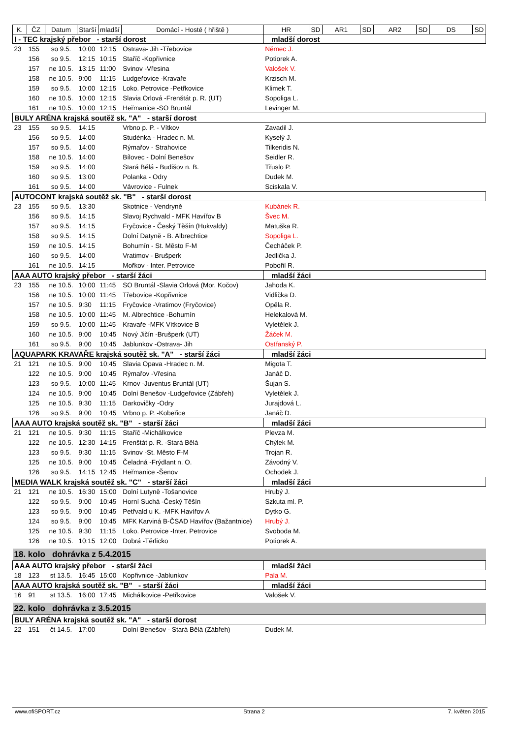| K. | ČZ | Datum | Starší | mladší | Domácí - Hosté ( hřiště ) | HR | SD | AR1 | SD | AR2 | SD | DS | SD |
| --- | --- | --- | --- | --- | --- | --- | --- | --- | --- | --- | --- | --- | --- |
| I - TEC krajský přebor - starší dorost | | | | | | mladší dorost | | | | | | | |
| 23 | 155 | so 9.5. | 10:00 | 12:15 | Ostrava- Jih -Třebovice | Němec J. | | | | | | | |
| | 156 | so 9.5. | 12:15 | 10:15 | Staříč -Kopřivnice | Potiorek A. | | | | | | | |
| | 157 | ne 10.5. | 13:15 | 11:00 | Svinov -Vřesina | Valošek V. | | | | | | | |
| | 158 | ne 10.5. | 9:00 | 11:15 | Ludgeřovice -Kravaře | Krzisch M. | | | | | | | |
| | 159 | so 9.5. | 10:00 | 12:15 | Loko. Petrovice -Petřkovice | Klimek T. | | | | | | | |
| | 160 | ne 10.5. | 10:00 | 12:15 | Slavia Orlová -Frenštát p. R. (UT) | Sopoliga L. | | | | | | | |
| | 161 | ne 10.5. | 10:00 | 12:15 | Heřmanice -SO Bruntál | Levinger M. | | | | | | | |
| BULY ARÉNA krajská soutěž sk. "A" - starší dorost | | | | | | | | | | | | | |
| 23 | 155 | so 9.5. | 14:15 | | Vrbno p. P. - Vítkov | Zavadil J. | | | | | | | |
| | 156 | so 9.5. | 14:00 | | Studénka - Hradec n. M. | Kyselý J. | | | | | | | |
| | 157 | so 9.5. | 14:00 | | Rýmařov - Strahovice | Tilkeridis N. | | | | | | | |
| | 158 | ne 10.5. | 14:00 | | Bílovec - Dolní Benešov | Seidler R. | | | | | | | |
| | 159 | so 9.5. | 14:00 | | Stará Bělá - Budišov n. B. | Třuslo P. | | | | | | | |
| | 160 | so 9.5. | 13:00 | | Polanka - Odry | Dudek M. | | | | | | | |
| | 161 | so 9.5. | 14:00 | | Vávrovice - Fulnek | Sciskala V. | | | | | | | |
| AUTOCONT krajská soutěž sk. "B" - starší dorost | | | | | | | | | | | | | |
| 23 | 155 | so 9.5. | 13:30 | | Skotnice - Vendryně | Kubánek R. | | | | | | | |
| | 156 | so 9.5. | 14:15 | | Slavoj Rychvald - MFK Havířov B | Švec M. | | | | | | | |
| | 157 | so 9.5. | 14:15 | | Fryčovice - Český Těšín (Hukvaldy) | Matuška R. | | | | | | | |
| | 158 | so 9.5. | 14:15 | | Dolní Datyně - B. Albrechtice | Sopoliga L. | | | | | | | |
| | 159 | ne 10.5. | 14:15 | | Bohumín - St. Město F-M | Čecháček P. | | | | | | | |
| | 160 | so 9.5. | 14:00 | | Vratimov - Brušperk | Jedlička J. | | | | | | | |
| | 161 | ne 10.5. | 14:15 | | Mořkov - Inter. Petrovice | Pobořil R. | | | | | | | |
| AAA AUTO krajský přebor - starší žáci | | | | | | mladší žáci | | | | | | | |
| 23 | 155 | ne 10.5. | 10:00 | 11:45 | SO Bruntál -Slavia Orlová (Mor. Kočov) | Jahoda K. | | | | | | | |
| | 156 | ne 10.5. | 10:00 | 11:45 | Třebovice -Kopřivnice | Vidlička D. | | | | | | | |
| | 157 | ne 10.5. | 9:30 | 11:15 | Fryčovice -Vratimov (Fryčovice) | Opěla R. | | | | | | | |
| | 158 | ne 10.5. | 10:00 | 11:45 | M. Albrechtice -Bohumín | Helekalová M. | | | | | | | |
| | 159 | so 9.5. | 10:00 | 11:45 | Kravaře -MFK Vítkovice B | Vyletělek J. | | | | | | | |
| | 160 | ne 10.5. | 9:00 | 10:45 | Nový Jičín -Brušperk (UT) | Žáček M. | | | | | | | |
| | 161 | so 9.5. | 9:00 | 10:45 | Jablunkov -Ostrava- Jih | Ostřanský P. | | | | | | | |
| AQUAPARK KRAVAŘE krajská soutěž sk. "A" - starší žáci | | | | | | mladší žáci | | | | | | | |
| 21 | 121 | ne 10.5. | 9:00 | 10:45 | Slavia Opava -Hradec n. M. | Migota T. | | | | | | | |
| | 122 | ne 10.5. | 9:00 | 10:45 | Rýmařov -Vřesina | Janáč D. | | | | | | | |
| | 123 | so 9.5. | 10:00 | 11:45 | Krnov -Juventus Bruntál (UT) | Šujan S. | | | | | | | |
| | 124 | ne 10.5. | 9:00 | 10:45 | Dolní Benešov -Ludgeřovice (Zábřeh) | Vyletělek J. | | | | | | | |
| | 125 | ne 10.5. | 9:30 | 11:15 | Darkovičky -Odry | Jurajdová L. | | | | | | | |
| | 126 | so 9.5. | 9:00 | 10:45 | Vrbno p. P. -Kobeřice | Janáč D. | | | | | | | |
| AAA AUTO krajská soutěž sk. "B" - starší žáci | | | | | | mladší žáci | | | | | | | |
| 21 | 121 | ne 10.5. | 9:30 | 11:15 | Staříč -Michálkovice | Plevza M. | | | | | | | |
| | 122 | ne 10.5. | 12:30 | 14:15 | Frenštát p. R. -Stará Bělá | Chýlek M. | | | | | | | |
| | 123 | so 9.5. | 9:30 | 11:15 | Svinov -St. Město F-M | Trojan R. | | | | | | | |
| | 125 | ne 10.5. | 9:00 | 10:45 | Čeladná -Frýdlant n. O. | Závodný V. | | | | | | | |
| | 126 | so 9.5. | 14:15 | 12:45 | Heřmanice -Šenov | Ochodek J. | | | | | | | |
| MEDIA WALK krajská soutěž sk. "C" - starší žáci | | | | | | mladší žáci | | | | | | | |
| 21 | 121 | ne 10.5. | 16:30 | 15:00 | Dolní Lutyně -Tošanovice | Hrubý J. | | | | | | | |
| | 122 | so 9.5. | 9:00 | 10:45 | Horní Suchá -Český Těšín | Szkuta ml. P. | | | | | | | |
| | 123 | so 9.5. | 9:00 | 10:45 | Petřvald u K. -MFK Havířov A | Dytko G. | | | | | | | |
| | 124 | so 9.5. | 9:00 | 10:45 | MFK Karviná B-ČSAD Havířov (Bažantnice) | Hrubý J. | | | | | | | |
| | 125 | ne 10.5. | 9:30 | 11:15 | Loko. Petrovice -Inter. Petrovice | Svoboda M. | | | | | | | |
| | 126 | ne 10.5. | 10:15 | 12:00 | Dobrá -Těrlicko | Potiorek A. | | | | | | | |
| 18. kolo dohrávka z 5.4.2015 | | | | | | | | | | | | | |
| AAA AUTO krajský přebor - starší žáci | | | | | | mladší žáci | | | | | | | |
| 18 | 123 | st 13.5. | 16:45 | 15:00 | Kopřivnice -Jablunkov | Pala M. | | | | | | | |
| AAA AUTO krajská soutěž sk. "B" - starší žáci | | | | | | mladší žáci | | | | | | | |
| 16 | 91 | st 13.5. | 16:00 | 17:45 | Michálkovice -Petřkovice | Valošek V. | | | | | | | |
| 22. kolo dohrávka z 3.5.2015 | | | | | | | | | | | | | |
| BULY ARÉNA krajská soutěž sk. "A" - starší dorost | | | | | | | | | | | | | |
| 22 | 151 | čt 14.5. | 17:00 | | Dolní Benešov - Stará Bělá (Zábřeh) | Dudek M. | | | | | | | |
www.ofiSPORT.cz Strana 2 7. květen 2015